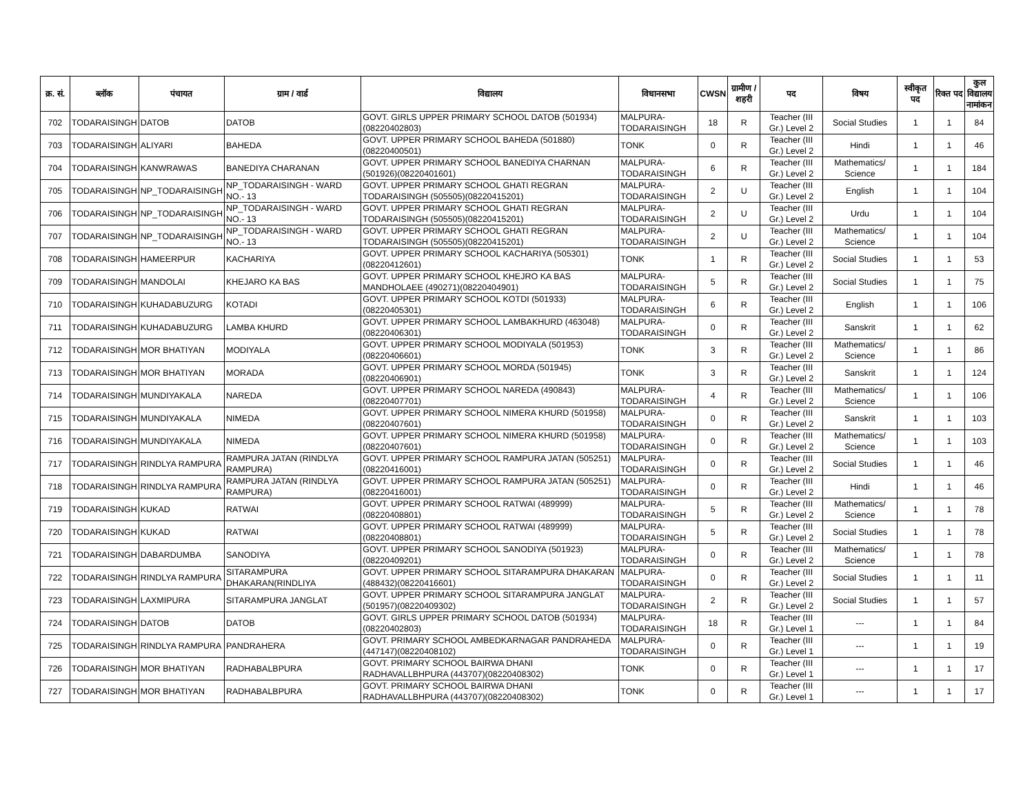| क्र. सं. | ब्लॉक | पंचायत | ग्राम / वार्ड | विद्यालय | विधानसभा | CWSN | ग्रामीण /शहरी | पद | विषय | स्वीकृत पद | रिक्त पद | कुल विद्यालय नामांकन |
| --- | --- | --- | --- | --- | --- | --- | --- | --- | --- | --- | --- | --- |
| 702 | TODARAISINGH | DATOB | DATOB | GOVT. GIRLS UPPER PRIMARY SCHOOL DATOB (501934)(08220402803) | MALPURA-TODARAISINGH | 18 | R | Teacher (III Gr.) Level 2 | Social Studies | 1 | 1 | 84 |
| 703 | TODARAISINGH | ALIYARI | BAHEDA | GOVT. UPPER PRIMARY SCHOOL BAHEDA (501880)(08220400501) | TONK | 0 | R | Teacher (III Gr.) Level 2 | Hindi | 1 | 1 | 46 |
| 704 | TODARAISINGH | KANWRAWAS | BANEDIYA CHARANAN | GOVT. UPPER PRIMARY SCHOOL BANEDIYA CHARNAN (501926)(08220401601) | MALPURA-TODARAISINGH | 6 | R | Teacher (III Gr.) Level 2 | Mathematics/ Science | 1 | 1 | 184 |
| 705 | TODARAISINGH | NP_TODARAISINGH | NP_TODARAISINGH - WARD NO.- 13 | GOVT. UPPER PRIMARY SCHOOL GHATI REGRAN TODARAISINGH (505505)(08220415201) | MALPURA-TODARAISINGH | 2 | U | Teacher (III Gr.) Level 2 | English | 1 | 1 | 104 |
| 706 | TODARAISINGH | NP_TODARAISINGH | NP_TODARAISINGH - WARD NO.- 13 | GOVT. UPPER PRIMARY SCHOOL GHATI REGRAN TODARAISINGH (505505)(08220415201) | MALPURA-TODARAISINGH | 2 | U | Teacher (III Gr.) Level 2 | Urdu | 1 | 1 | 104 |
| 707 | TODARAISINGH | NP_TODARAISINGH | NP_TODARAISINGH - WARD NO.- 13 | GOVT. UPPER PRIMARY SCHOOL GHATI REGRAN TODARAISINGH (505505)(08220415201) | MALPURA-TODARAISINGH | 2 | U | Teacher (III Gr.) Level 2 | Mathematics/ Science | 1 | 1 | 104 |
| 708 | TODARAISINGH | HAMEERPUR | KACHARIYA | GOVT. UPPER PRIMARY SCHOOL KACHARIYA (505301)(08220412601) | TONK | 1 | R | Teacher (III Gr.) Level 2 | Social Studies | 1 | 1 | 53 |
| 709 | TODARAISINGH | MANDOLAI | KHEJARO KA BAS | GOVT. UPPER PRIMARY SCHOOL KHEJRO KA BAS MANDHOLAEE (490271)(08220404901) | MALPURA-TODARAISINGH | 5 | R | Teacher (III Gr.) Level 2 | Social Studies | 1 | 1 | 75 |
| 710 | TODARAISINGH | KUHADABUZURG | KOTADI | GOVT. UPPER PRIMARY SCHOOL KOTDI (501933)(08220405301) | MALPURA-TODARAISINGH | 6 | R | Teacher (III Gr.) Level 2 | English | 1 | 1 | 106 |
| 711 | TODARAISINGH | KUHADABUZURG | LAMBA KHURD | GOVT. UPPER PRIMARY SCHOOL LAMBAKHURD (463048)(08220406301) | MALPURA-TODARAISINGH | 0 | R | Teacher (III Gr.) Level 2 | Sanskrit | 1 | 1 | 62 |
| 712 | TODARAISINGH | MOR BHATIYAN | MODIYALA | GOVT. UPPER PRIMARY SCHOOL MODIYALA (501953)(08220406601) | TONK | 3 | R | Teacher (III Gr.) Level 2 | Mathematics/ Science | 1 | 1 | 86 |
| 713 | TODARAISINGH | MOR BHATIYAN | MORADA | GOVT. UPPER PRIMARY SCHOOL MORDA (501945)(08220406901) | TONK | 3 | R | Teacher (III Gr.) Level 2 | Sanskrit | 1 | 1 | 124 |
| 714 | TODARAISINGH | MUNDIYAKALA | NAREDA | GOVT. UPPER PRIMARY SCHOOL NAREDA (490843)(08220407701) | MALPURA-TODARAISINGH | 4 | R | Teacher (III Gr.) Level 2 | Mathematics/ Science | 1 | 1 | 106 |
| 715 | TODARAISINGH | MUNDIYAKALA | NIMEDA | GOVT. UPPER PRIMARY SCHOOL NIMERA KHURD (501958)(08220407601) | MALPURA-TODARAISINGH | 0 | R | Teacher (III Gr.) Level 2 | Sanskrit | 1 | 1 | 103 |
| 716 | TODARAISINGH | MUNDIYAKALA | NIMEDA | GOVT. UPPER PRIMARY SCHOOL NIMERA KHURD (501958)(08220407601) | MALPURA-TODARAISINGH | 0 | R | Teacher (III Gr.) Level 2 | Mathematics/ Science | 1 | 1 | 103 |
| 717 | TODARAISINGH | RINDLYA RAMPURA | RAMPURA JATAN (RINDLYA RAMPURA) | GOVT. UPPER PRIMARY SCHOOL RAMPURA JATAN (505251)(08220416001) | MALPURA-TODARAISINGH | 0 | R | Teacher (III Gr.) Level 2 | Social Studies | 1 | 1 | 46 |
| 718 | TODARAISINGH | RINDLYA RAMPURA | RAMPURA JATAN (RINDLYA RAMPURA) | GOVT. UPPER PRIMARY SCHOOL RAMPURA JATAN (505251)(08220416001) | MALPURA-TODARAISINGH | 0 | R | Teacher (III Gr.) Level 2 | Hindi | 1 | 1 | 46 |
| 719 | TODARAISINGH | KUKAD | RATWAI | GOVT. UPPER PRIMARY SCHOOL RATWAI (489999)(08220408801) | MALPURA-TODARAISINGH | 5 | R | Teacher (III Gr.) Level 2 | Mathematics/ Science | 1 | 1 | 78 |
| 720 | TODARAISINGH | KUKAD | RATWAI | GOVT. UPPER PRIMARY SCHOOL RATWAI (489999)(08220408801) | MALPURA-TODARAISINGH | 5 | R | Teacher (III Gr.) Level 2 | Social Studies | 1 | 1 | 78 |
| 721 | TODARAISINGH | DABARDUMBA | SANODIYA | GOVT. UPPER PRIMARY SCHOOL SANODIYA (501923)(08220409201) | MALPURA-TODARAISINGH | 0 | R | Teacher (III Gr.) Level 2 | Mathematics/ Science | 1 | 1 | 78 |
| 722 | TODARAISINGH | RINDLYA RAMPURA | SITARAMPURA DHAKARAN(RINDLIYA | GOVT. UPPER PRIMARY SCHOOL SITARAMPURA DHAKARAN (488432)(08220416601) | MALPURA-TODARAISINGH | 0 | R | Teacher (III Gr.) Level 2 | Social Studies | 1 | 1 | 11 |
| 723 | TODARAISINGH | LAXMIPURA | SITARAMPURA JANGLAT | GOVT. UPPER PRIMARY SCHOOL SITARAMPURA JANGLAT (501957)(08220409302) | MALPURA-TODARAISINGH | 2 | R | Teacher (III Gr.) Level 2 | Social Studies | 1 | 1 | 57 |
| 724 | TODARAISINGH | DATOB | DATOB | GOVT. GIRLS UPPER PRIMARY SCHOOL DATOB (501934)(08220402803) | MALPURA-TODARAISINGH | 18 | R | Teacher (III Gr.) Level 1 | --- | 1 | 1 | 84 |
| 725 | TODARAISINGH | RINDLYA RAMPURA | PANDRAHERA | GOVT. PRIMARY SCHOOL AMBEDKARNAGAR PANDRAHEDA (447147)(08220408102) | MALPURA-TODARAISINGH | 0 | R | Teacher (III Gr.) Level 1 | --- | 1 | 1 | 19 |
| 726 | TODARAISINGH | MOR BHATIYAN | RADHABALBPURA | GOVT. PRIMARY SCHOOL BAIRWA DHANI RADHAVALLBHPURA (443707)(08220408302) | TONK | 0 | R | Teacher (III Gr.) Level 1 | --- | 1 | 1 | 17 |
| 727 | TODARAISINGH | MOR BHATIYAN | RADHABALBPURA | GOVT. PRIMARY SCHOOL BAIRWA DHANI RADHAVALLBHPURA (443707)(08220408302) | TONK | 0 | R | Teacher (III Gr.) Level 1 | --- | 1 | 1 | 17 |